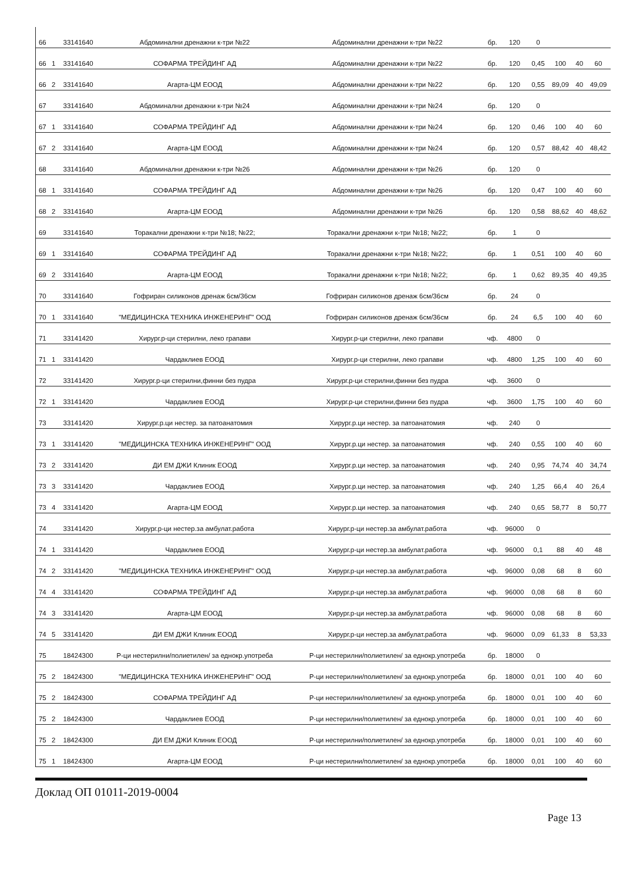| 66 | | 33141640 | Абдоминални дренажни к-три №22 | Абдоминални дренажни к-три №22 | бр. | 120 | 0 | | | |
| 66 | 1 | 33141640 | СОФАРМА ТРЕЙДИНГ АД | Абдоминални дренажни к-три №22 | бр. | 120 | 0,45 | 100 | 40 | 60 |
| 66 | 2 | 33141640 | Агарта-ЦМ ЕООД | Абдоминални дренажни к-три №22 | бр. | 120 | 0,55 | 89,09 | 40 | 49,09 |
| 67 | | 33141640 | Абдоминални дренажни к-три №24 | Абдоминални дренажни к-три №24 | бр. | 120 | 0 | | | |
| 67 | 1 | 33141640 | СОФАРМА ТРЕЙДИНГ АД | Абдоминални дренажни к-три №24 | бр. | 120 | 0,46 | 100 | 40 | 60 |
| 67 | 2 | 33141640 | Агарта-ЦМ ЕООД | Абдоминални дренажни к-три №24 | бр. | 120 | 0,57 | 88,42 | 40 | 48,42 |
| 68 | | 33141640 | Абдоминални дренажни к-три №26 | Абдоминални дренажни к-три №26 | бр. | 120 | 0 | | | |
| 68 | 1 | 33141640 | СОФАРМА ТРЕЙДИНГ АД | Абдоминални дренажни к-три №26 | бр. | 120 | 0,47 | 100 | 40 | 60 |
| 68 | 2 | 33141640 | Агарта-ЦМ ЕООД | Абдоминални дренажни к-три №26 | бр. | 120 | 0,58 | 88,62 | 40 | 48,62 |
| 69 | | 33141640 | Торакални дренажни к-три №18; №22; | Торакални дренажни к-три №18; №22; | бр. | 1 | 0 | | | |
| 69 | 1 | 33141640 | СОФАРМА ТРЕЙДИНГ АД | Торакални дренажни к-три №18; №22; | бр. | 1 | 0,51 | 100 | 40 | 60 |
| 69 | 2 | 33141640 | Агарта-ЦМ ЕООД | Торакални дренажни к-три №18; №22; | бр. | 1 | 0,62 | 89,35 | 40 | 49,35 |
| 70 | | 33141640 | Гофриран силиконов дренаж 6см/36см | Гофриран силиконов дренаж 6см/36см | бр. | 24 | 0 | | | |
| 70 | 1 | 33141640 | "МЕДИЦИНСКА ТЕХНИКА ИНЖЕНЕРИНГ" ООД | Гофриран силиконов дренаж 6см/36см | бр. | 24 | 6,5 | 100 | 40 | 60 |
| 71 | | 33141420 | Хирург.р-ци стерилни, леко грапави | Хирург.р-ци стерилни, леко грапави | чф. | 4800 | 0 | | | |
| 71 | 1 | 33141420 | Чардаклиев ЕООД | Хирург.р-ци стерилни, леко грапави | чф. | 4800 | 1,25 | 100 | 40 | 60 |
| 72 | | 33141420 | Хирург.р-ци стерилни,финни без пудра | Хирург.р-ци стерилни,финни без пудра | чф. | 3600 | 0 | | | |
| 72 | 1 | 33141420 | Чардаклиев ЕООД | Хирург.р-ци стерилни,финни без пудра | чф. | 3600 | 1,75 | 100 | 40 | 60 |
| 73 | | 33141420 | Хирург.р.ци нестер. за патоанатомия | Хирург.р.ци нестер. за патоанатомия | чф. | 240 | 0 | | | |
| 73 | 1 | 33141420 | "МЕДИЦИНСКА ТЕХНИКА ИНЖЕНЕРИНГ" ООД | Хирург.р.ци нестер. за патоанатомия | чф. | 240 | 0,55 | 100 | 40 | 60 |
| 73 | 2 | 33141420 | ДИ ЕМ ДЖИ Клиник ЕООД | Хирург.р.ци нестер. за патоанатомия | чф. | 240 | 0,95 | 74,74 | 40 | 34,74 |
| 73 | 3 | 33141420 | Чардаклиев ЕООД | Хирург.р.ци нестер. за патоанатомия | чф. | 240 | 1,25 | 66,4 | 40 | 26,4 |
| 73 | 4 | 33141420 | Агарта-ЦМ ЕООД | Хирург.р.ци нестер. за патоанатомия | чф. | 240 | 0,65 | 58,77 | 8 | 50,77 |
| 74 | | 33141420 | Хирург.р-ци нестер.за амбулат.работа | Хирург.р-ци нестер.за амбулат.работа | чф. | 96000 | 0 | | | |
| 74 | 1 | 33141420 | Чардаклиев ЕООД | Хирург.р-ци нестер.за амбулат.работа | чф. | 96000 | 0,1 | 88 | 40 | 48 |
| 74 | 2 | 33141420 | "МЕДИЦИНСКА ТЕХНИКА ИНЖЕНЕРИНГ" ООД | Хирург.р-ци нестер.за амбулат.работа | чф. | 96000 | 0,08 | 68 | 8 | 60 |
| 74 | 4 | 33141420 | СОФАРМА ТРЕЙДИНГ АД | Хирург.р-ци нестер.за амбулат.работа | чф. | 96000 | 0,08 | 68 | 8 | 60 |
| 74 | 3 | 33141420 | Агарта-ЦМ ЕООД | Хирург.р-ци нестер.за амбулат.работа | чф. | 96000 | 0,08 | 68 | 8 | 60 |
| 74 | 5 | 33141420 | ДИ ЕМ ДЖИ Клиник ЕООД | Хирург.р-ци нестер.за амбулат.работа | чф. | 96000 | 0,09 | 61,33 | 8 | 53,33 |
| 75 | | 18424300 | Р-ци нестерилни/полиетилен/ за еднокр.употреба | Р-ци нестерилни/полиетилен/ за еднокр.употреба | бр. | 18000 | 0 | | | |
| 75 | 2 | 18424300 | "МЕДИЦИНСКА ТЕХНИКА ИНЖЕНЕРИНГ" ООД | Р-ци нестерилни/полиетилен/ за еднокр.употреба | бр. | 18000 | 0,01 | 100 | 40 | 60 |
| 75 | 2 | 18424300 | СОФАРМА ТРЕЙДИНГ АД | Р-ци нестерилни/полиетилен/ за еднокр.употреба | бр. | 18000 | 0,01 | 100 | 40 | 60 |
| 75 | 2 | 18424300 | Чардаклиев ЕООД | Р-ци нестерилни/полиетилен/ за еднокр.употреба | бр. | 18000 | 0,01 | 100 | 40 | 60 |
| 75 | 2 | 18424300 | ДИ ЕМ ДЖИ Клиник ЕООД | Р-ци нестерилни/полиетилен/ за еднокр.употреба | бр. | 18000 | 0,01 | 100 | 40 | 60 |
| 75 | 1 | 18424300 | Агарта-ЦМ ЕООД | Р-ци нестерилни/полиетилен/ за еднокр.употреба | бр. | 18000 | 0,01 | 100 | 40 | 60 |
Доклад ОП 01011-2019-0004
Page 13